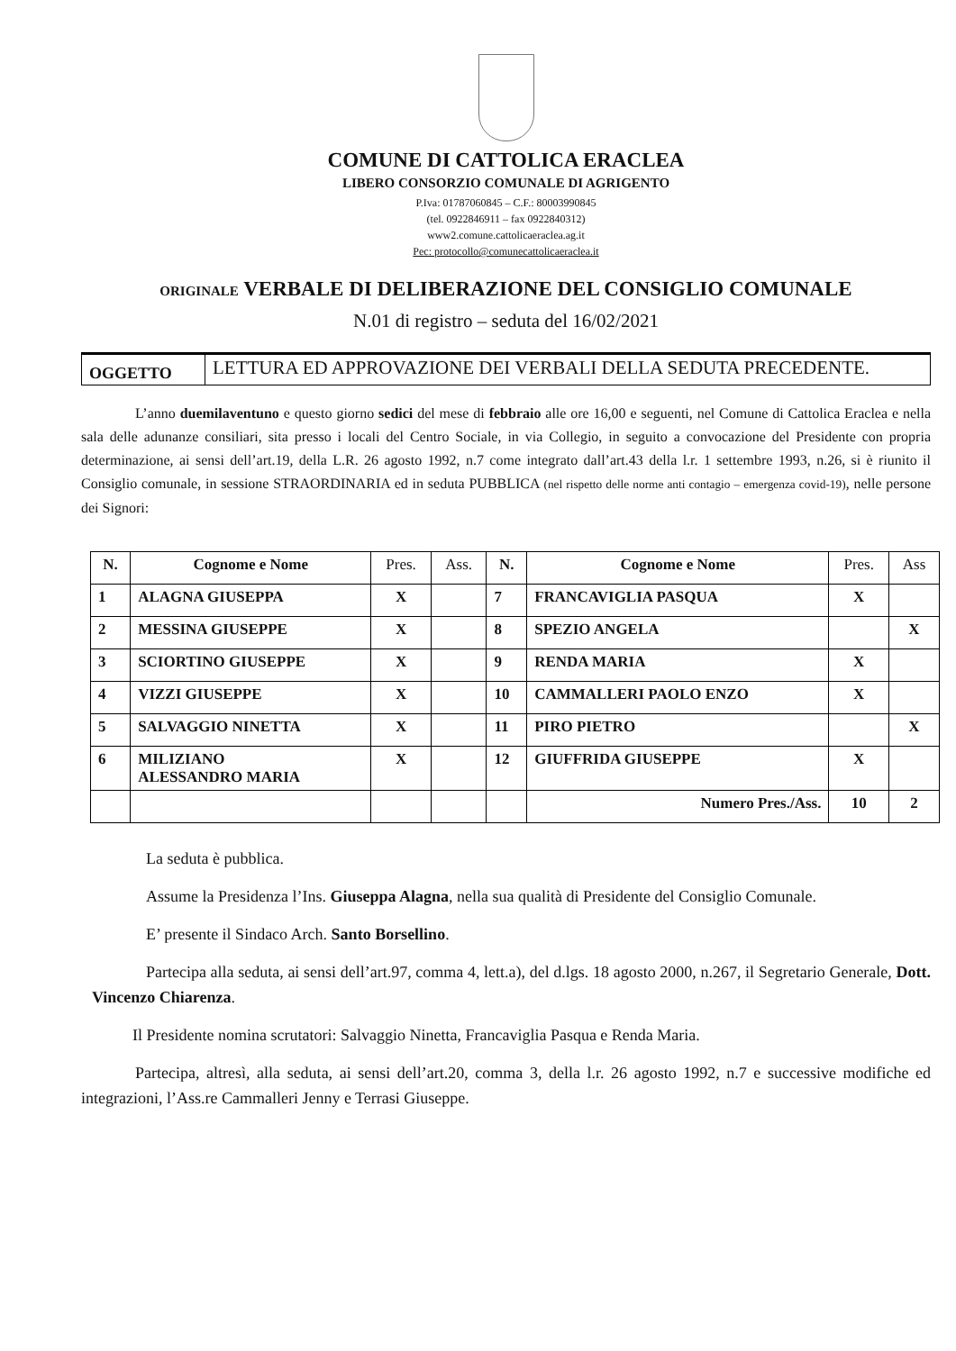COMUNE DI CATTOLICA ERACLEA
LIBERO CONSORZIO COMUNALE DI AGRIGENTO
P.Iva: 01787060845 – C.F.: 80003990845
(tel. 0922846911 – fax 0922840312)
www2.comune.cattolicaeraclea.ag.it
Pec: protocollo@comunecattolicaeraclea.it
ORIGINALE VERBALE DI DELIBERAZIONE DEL CONSIGLIO COMUNALE
N.01 di registro – seduta del 16/02/2021
| OGGETTO | LETTURA ED APPROVAZIONE DEI VERBALI DELLA SEDUTA PRECEDENTE. |
L’anno duemilaventuno e questo giorno sedici del mese di febbraio alle ore 16,00 e seguenti, nel Comune di Cattolica Eraclea e nella sala delle adunanze consiliari, sita presso i locali del Centro Sociale, in via Collegio, in seguito a convocazione del Presidente con propria determinazione, ai sensi dell’art.19, della L.R. 26 agosto 1992, n.7 come integrato dall’art.43 della l.r. 1 settembre 1993, n.26, si è riunito il Consiglio comunale, in sessione STRAORDINARIA ed in seduta PUBBLICA (nel rispetto delle norme anti contagio – emergenza covid-19), nelle persone dei Signori:
| N. | Cognome e Nome | Pres. | Ass. | N. | Cognome e Nome | Pres. | Ass |
| --- | --- | --- | --- | --- | --- | --- | --- |
| 1 | ALAGNA GIUSEPPA | X | | 7 | FRANCAVIGLIA PASQUA | X | |
| 2 | MESSINA GIUSEPPE | X | | 8 | SPEZIO ANGELA | | X |
| 3 | SCIORTINO GIUSEPPE | X | | 9 | RENDA MARIA | X | |
| 4 | VIZZI GIUSEPPE | X | | 10 | CAMMALLERI PAOLO ENZO | X | |
| 5 | SALVAGGIO NINETTA | X | | 11 | PIRO PIETRO | | X |
| 6 | MILIZIANO ALESSANDRO MARIA | X | | 12 | GIUFFRIDA GIUSEPPE | X | |
| | | | | | Numero Pres./Ass. | 10 | 2 |
La seduta è pubblica.
Assume la Presidenza l’Ins. Giuseppa Alagna, nella sua qualità di Presidente del Consiglio Comunale.
E’ presente il Sindaco Arch. Santo Borsellino.
Partecipa alla seduta, ai sensi dell’art.97, comma 4, lett.a), del d.lgs. 18 agosto 2000, n.267, il Segretario Generale, Dott. Vincenzo Chiarenza.
Il Presidente nomina scrutatori: Salvaggio Ninetta, Francaviglia Pasqua e Renda Maria.
Partecipa, altresì, alla seduta, ai sensi dell’art.20, comma 3, della l.r. 26 agosto 1992, n.7 e successive modifiche ed integrazioni, l’Ass.re Cammalleri Jenny e Terrasi Giuseppe.